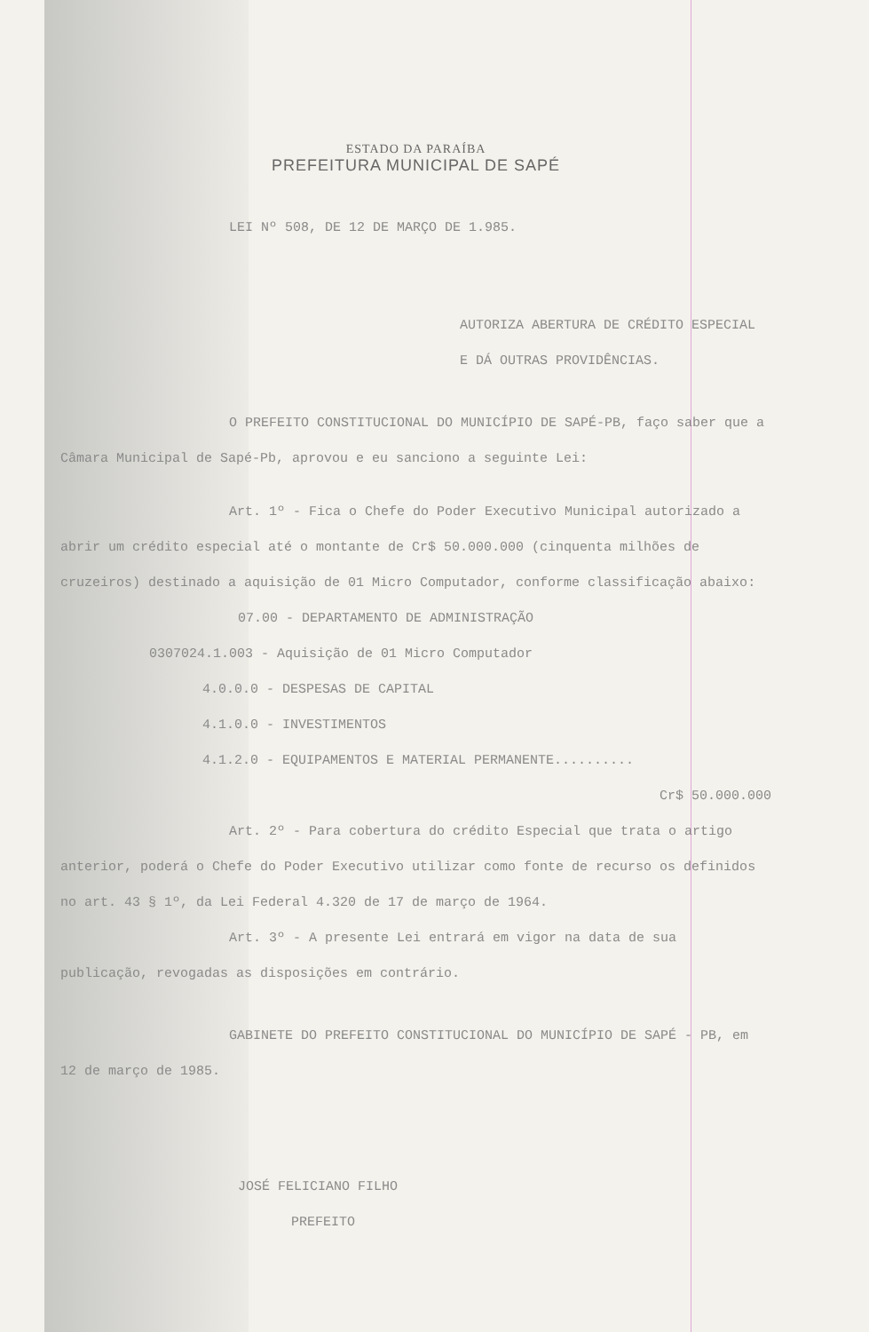ESTADO DA PARAÍBA
PREFEITURA MUNICIPAL DE SAPÉ
LEI Nº 508, DE 12 DE MARÇO DE 1.985.
AUTORIZA ABERTURA DE CRÉDITO ESPECIAL E DÁ OUTRAS PROVIDÊNCIAS.
O PREFEITO CONSTITUCIONAL DO MUNICÍPIO DE SAPÉ-PB, faço saber que a Câmara Municipal de Sapé-Pb, aprovou e eu sanciono a seguinte Lei:
Art. 1º - Fica o Chefe do Poder Executivo Municipal autorizado a abrir um crédito especial até o montante de Cr$ 50.000.000 (cinquenta milhões de cruzeiros) destinado a aquisição de 01 Micro Computador, conforme classificação abaixo:
07.00 - DEPARTAMENTO DE ADMINISTRAÇÃO
0307024.1.003 - Aquisição de 01 Micro Computador
4.0.0.0 - DESPESAS DE CAPITAL
4.1.0.0 - INVESTIMENTOS
4.1.2.0 - EQUIPAMENTOS E MATERIAL PERMANENTE..........
Cr$ 50.000.000
Art. 2º - Para cobertura do crédito Especial que trata o artigo anterior, poderá o Chefe do Poder Executivo utilizar como fonte de recurso os definidos no art. 43 § 1º, da Lei Federal 4.320 de 17 de março de 1964.
Art. 3º - A presente Lei entrará em vigor na data de sua publicação, revogadas as disposições em contrário.
GABINETE DO PREFEITO CONSTITUCIONAL DO MUNICÍPIO DE SAPÉ - PB, em 12 de março de 1985.
JOSÉ FELICIANO FILHO
PREFEITO